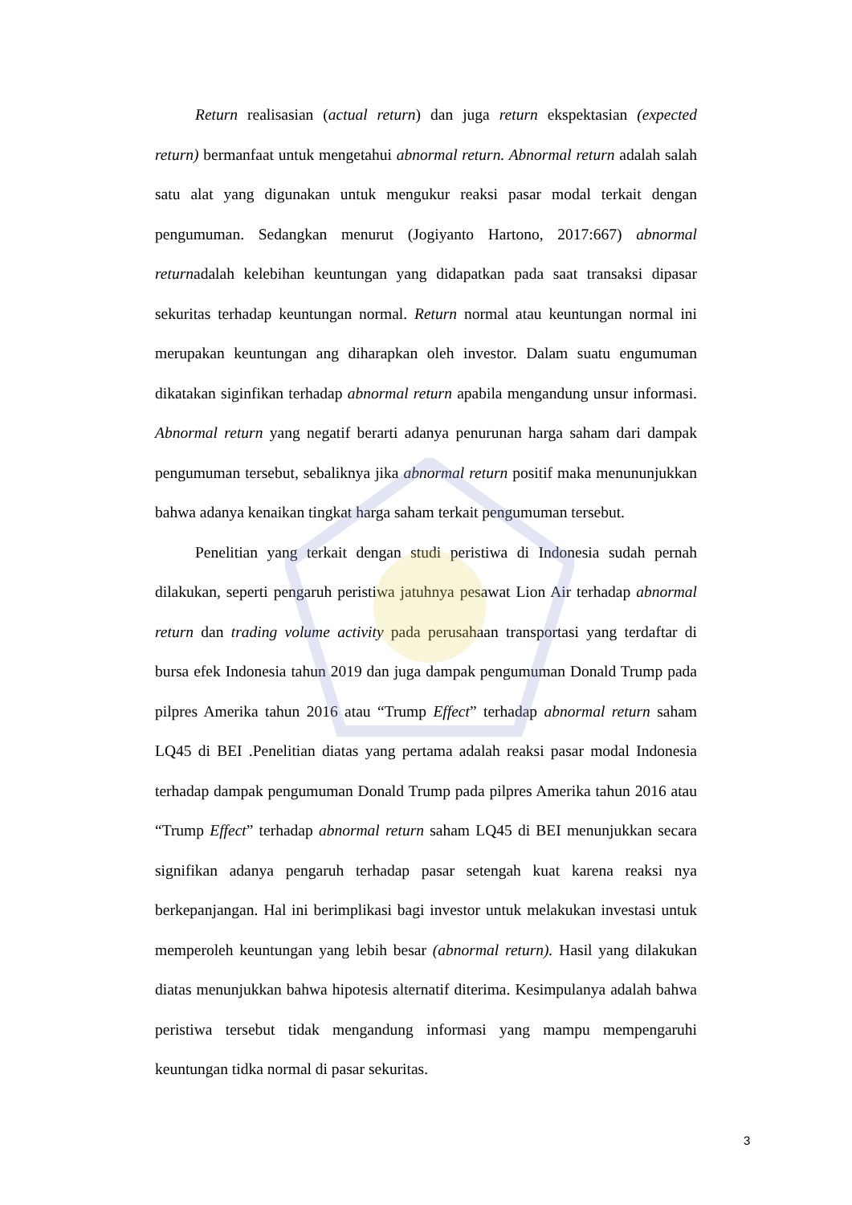Return realisasian (actual return) dan juga return ekspektasian (expected return) bermanfaat untuk mengetahui abnormal return. Abnormal return adalah salah satu alat yang digunakan untuk mengukur reaksi pasar modal terkait dengan pengumuman. Sedangkan menurut (Jogiyanto Hartono, 2017:667) abnormal returnadalah kelebihan keuntungan yang didapatkan pada saat transaksi dipasar sekuritas terhadap keuntungan normal. Return normal atau keuntungan normal ini merupakan keuntungan ang diharapkan oleh investor. Dalam suatu engumuman dikatakan siginfikan terhadap abnormal return apabila mengandung unsur informasi. Abnormal return yang negatif berarti adanya penurunan harga saham dari dampak pengumuman tersebut, sebaliknya jika abnormal return positif maka menununjukkan bahwa adanya kenaikan tingkat harga saham terkait pengumuman tersebut.
Penelitian yang terkait dengan studi peristiwa di Indonesia sudah pernah dilakukan, seperti pengaruh peristiwa jatuhnya pesawat Lion Air terhadap abnormal return dan trading volume activity pada perusahaan transportasi yang terdaftar di bursa efek Indonesia tahun 2019 dan juga dampak pengumuman Donald Trump pada pilpres Amerika tahun 2016 atau “Trump Effect” terhadap abnormal return saham LQ45 di BEI .Penelitian diatas yang pertama adalah reaksi pasar modal Indonesia terhadap dampak pengumuman Donald Trump pada pilpres Amerika tahun 2016 atau “Trump Effect” terhadap abnormal return saham LQ45 di BEI menunjukkan secara signifikan adanya pengaruh terhadap pasar setengah kuat karena reaksi nya berkepanjangan. Hal ini berimplikasi bagi investor untuk melakukan investasi untuk memperoleh keuntungan yang lebih besar (abnormal return). Hasil yang dilakukan diatas menunjukkan bahwa hipotesis alternatif diterima. Kesimpulanya adalah bahwa peristiwa tersebut tidak mengandung informasi yang mampu mempengaruhi keuntungan tidka normal di pasar sekuritas.
3